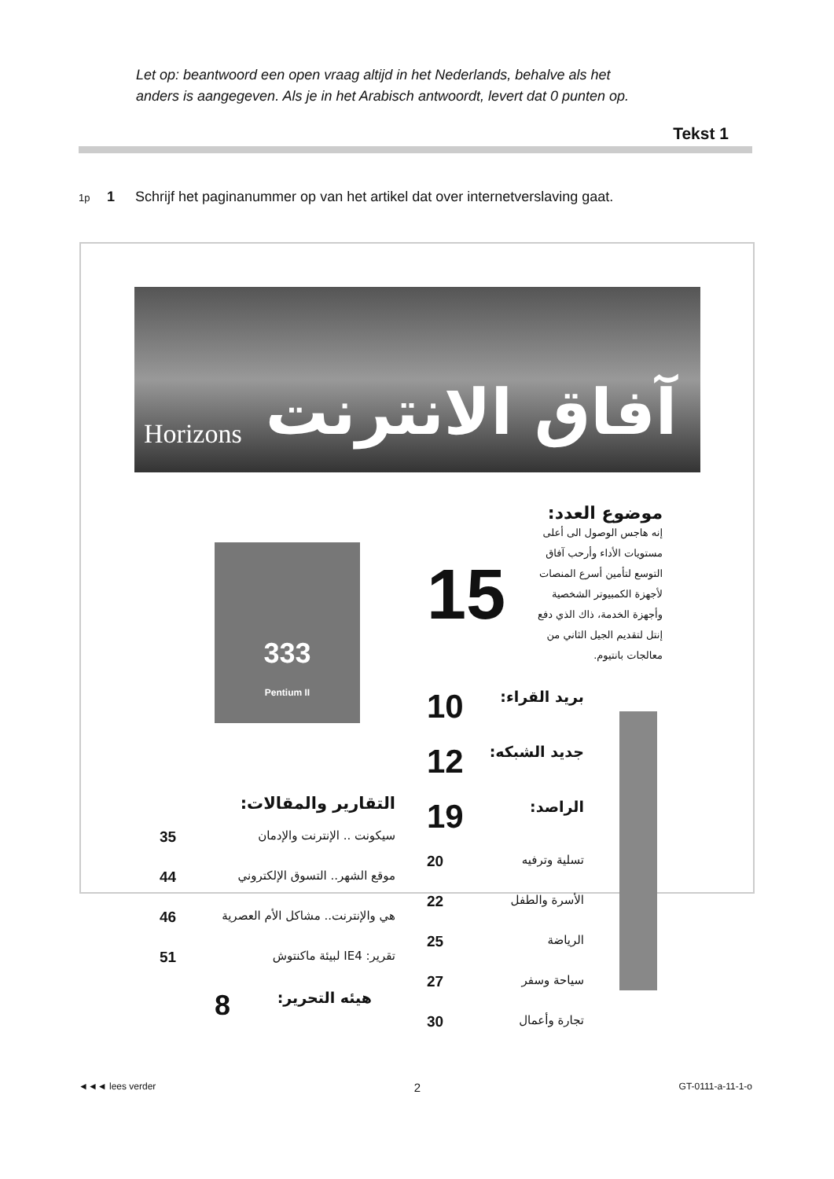Let op: beantwoord een open vraag altijd in het Nederlands, behalve als het
anders is aangegeven. Als je in het Arabisch antwoordt, levert dat 0 punten op.
Tekst 1
1p 1 Schrijf het paginanummer op van het artikel dat over internetverslaving gaat.
Horizons آفاق الانترنت
333
Pentium II
موضوع العدد:
إنه هاجس الوصول الى أعلى مستويات الأداء وأرحب آفاق التوسع لتأمين أسرع المنصات لأجهزة الكمبيوتر الشخصية وأجهزة الخدمة، ذاك الذي دفع إنتل لتقديم الجيل الثاني من معالجات بانتيوم.
15
بريد القراء: 10
جديد الشبكه: 12
الراصد: 19
تسلية وترفيه 20
الأسرة والطفل 22
الرياضة 25
سياحة وسفر 27
تجارة وأعمال 30
التقارير والمقالات:
سيكونت .. الإنترنت والإدمان 35
موقع الشهر.. التسوق الإلكتروني 44
هي والإنترنت.. مشاكل الأم العصرية 46
تقرير: IE4 لبيئة ماكنتوش 51
هيئه التحرير: 8
◄◄◄ lees verder 2 GT-0111-a-11-1-o